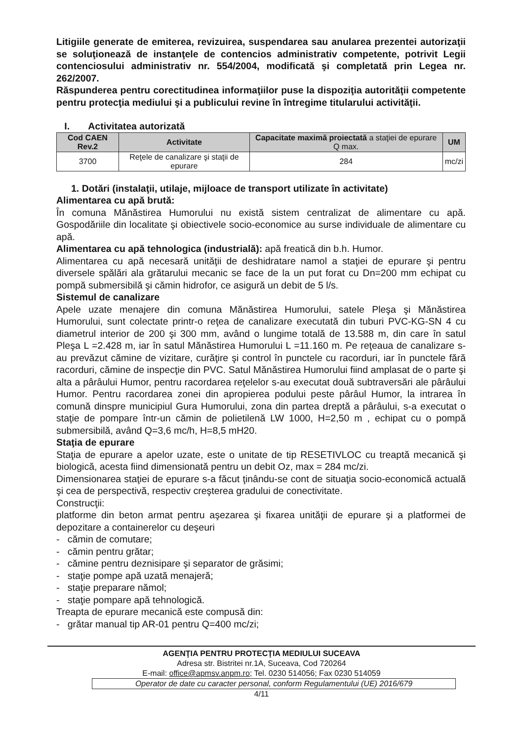Litigiile generate de emiterea, revizuirea, suspendarea sau anularea prezentei autorizaţii se soluţionează de instanţele de contencios administrativ competente, potrivit Legii contenciosului administrativ nr. 554/2004, modificată şi completată prin Legea nr. 262/2007.
Răspunderea pentru corectitudinea informaţiilor puse la dispoziţia autorităţii competente pentru protecţia mediului şi a publicului revine în întregime titularului activităţii.
I. Activitatea autorizată
| Cod CAEN Rev.2 | Activitate | Capacitate maximă proiectată a staţiei de epurare Q max. | UM |
| --- | --- | --- | --- |
| 3700 | Reţele de canalizare şi staţii de epurare | 284 | mc/zi |
1. Dotări (instalaţii, utilaje, mijloace de transport utilizate în activitate)
Alimentarea cu apă brută:
În comuna Mănăstirea Humorului nu există sistem centralizat de alimentare cu apă. Gospodăriile din localitate şi obiectivele socio-economice au surse individuale de alimentare cu apă.
Alimentarea cu apă tehnologica (industrială): apă freatică din b.h. Humor.
Alimentarea cu apă necesară unităţii de deshidratare namol a staţiei de epurare şi pentru diversele spălări ala grătarului mecanic se face de la un put forat cu Dn=200 mm echipat cu pompă submersibilă şi cămin hidrofor, ce asigură un debit de 5 l/s.
Sistemul de canalizare
Apele uzate menajere din comuna Mănăstirea Humorului, satele Pleşa şi Mănăstirea Humorului, sunt colectate printr-o reţea de canalizare executată din tuburi PVC-KG-SN 4 cu diametrul interior de 200 şi 300 mm, având o lungime totală de 13.588 m, din care în satul Pleşa L =2.428 m, iar în satul Mănăstirea Humorului L =11.160 m. Pe reţeaua de canalizare s-au prevăzut cămine de vizitare, curăţire şi control în punctele cu racorduri, iar în punctele fără racorduri, cămine de inspecţie din PVC. Satul Mănăstirea Humorului fiind amplasat de o parte şi alta a pârâului Humor, pentru racordarea reţelelor s-au executat două subtraversări ale pârâului Humor. Pentru racordarea zonei din apropierea podului peste pârâul Humor, la intrarea în comună dinspre municipiul Gura Humorului, zona din partea dreptă a pârâului, s-a executat o staţie de pompare într-un cămin de polietilenă LW 1000, H=2,50 m , echipat cu o pompă submersibilă, având Q=3,6 mc/h, H=8,5 mH20.
Staţia de epurare
Staţia de epurare a apelor uzate, este o unitate de tip RESETIVLOC cu treaptă mecanică şi biologică, acesta fiind dimensionată pentru un debit Oz, max = 284 mc/zi.
Dimensionarea staţiei de epurare s-a făcut ţinându-se cont de situaţia socio-economică actuală şi cea de perspectivă, respectiv creşterea gradului de conectivitate.
Construcţii:
platforme din beton armat pentru aşezarea şi fixarea unităţii de epurare şi a platformei de depozitare a containerelor cu deşeuri
- cămin de comutare;
- cămin pentru grătar;
- cămine pentru deznisipare şi separator de grăsimi;
- staţie pompe apă uzată menajeră;
- staţie preparare nămol;
- staţie pompare apă tehnologică.
Treapta de epurare mecanică este compusă din:
- grătar manual tip AR-01 pentru Q=400 mc/zi;
AGENŢIA PENTRU PROTECŢIA MEDIULUI SUCEAVA
Adresa str. Bistritei nr.1A, Suceava, Cod 720264
E-mail: office@apmsv.anpm.ro; Tel. 0230 514056; Fax 0230 514059
Operator de date cu caracter personal, conform Regulamentului (UE) 2016/679
4/11